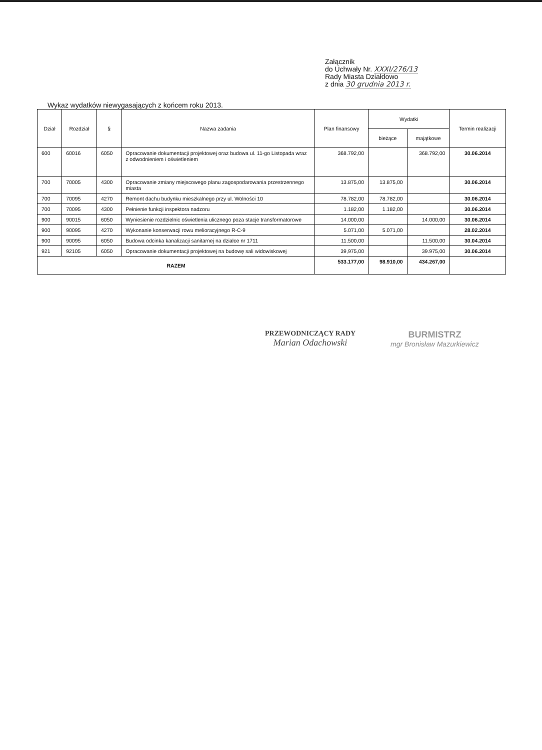Załącznik
do Uchwały Nr. XXXI/276/13
Rady Miasta Działdowo
z dnia 30 grudnia 2013 r.
Wykaz wydatków niewygasających z końcem roku 2013.
| Dział | Rozdział | § | Nazwa zadania | Plan finansowy | Wydatki | | Termin realizacji |
| --- | --- | --- | --- | --- | --- | --- | --- |
| | | | | | bieżące | majątkowe | |
| 600 | 60016 | 6050 | Opracowanie dokumentacji projektowej oraz budowa ul. 11-go Listopada wraz z odwodnieniem i oświetleniem | 368.792,00 | | 368.792,00 | 30.06.2014 |
| 700 | 70005 | 4300 | Opracowanie zmiany miejscowego planu zagospodarowania przestrzennego miasta | 13.875,00 | 13.875,00 | | 30.06.2014 |
| 700 | 70095 | 4270 | Remont dachu budynku mieszkalnego przy ul. Wolności 10 | 78.782,00 | 78.782,00 | | 30.06.2014 |
| 700 | 70095 | 4300 | Pełnienie funkcji inspektora nadzoru | 1.182,00 | 1.182,00 | | 30.06.2014 |
| 900 | 90015 | 6050 | Wyniesienie rozdzielnic oświetlenia ulicznego poza stacje transformatorowe | 14.000,00 | | 14.000,00 | 30.06.2014 |
| 900 | 90095 | 4270 | Wykonanie konserwacji rowu melioracyjnego R-C-9 | 5.071,00 | 5.071,00 | | 28.02.2014 |
| 900 | 90095 | 6050 | Budowa odcinka kanalizacji sanitarnej na działce nr 1711 | 11.500,00 | | 11.500,00 | 30.04.2014 |
| 921 | 92105 | 6050 | Opracowanie dokumentacji projektowej na budowę sali widowiskowej | 39,975,00 | | 39.975,00 | 30.06.2014 |
| RAZEM | | | | 533.177,00 | 98.910,00 | 434.267,00 | |
PRZEWODNICZĄCY RADY
Marian Odachowski
BURMISTRZ
mgr Bronisław Mazurkiewicz